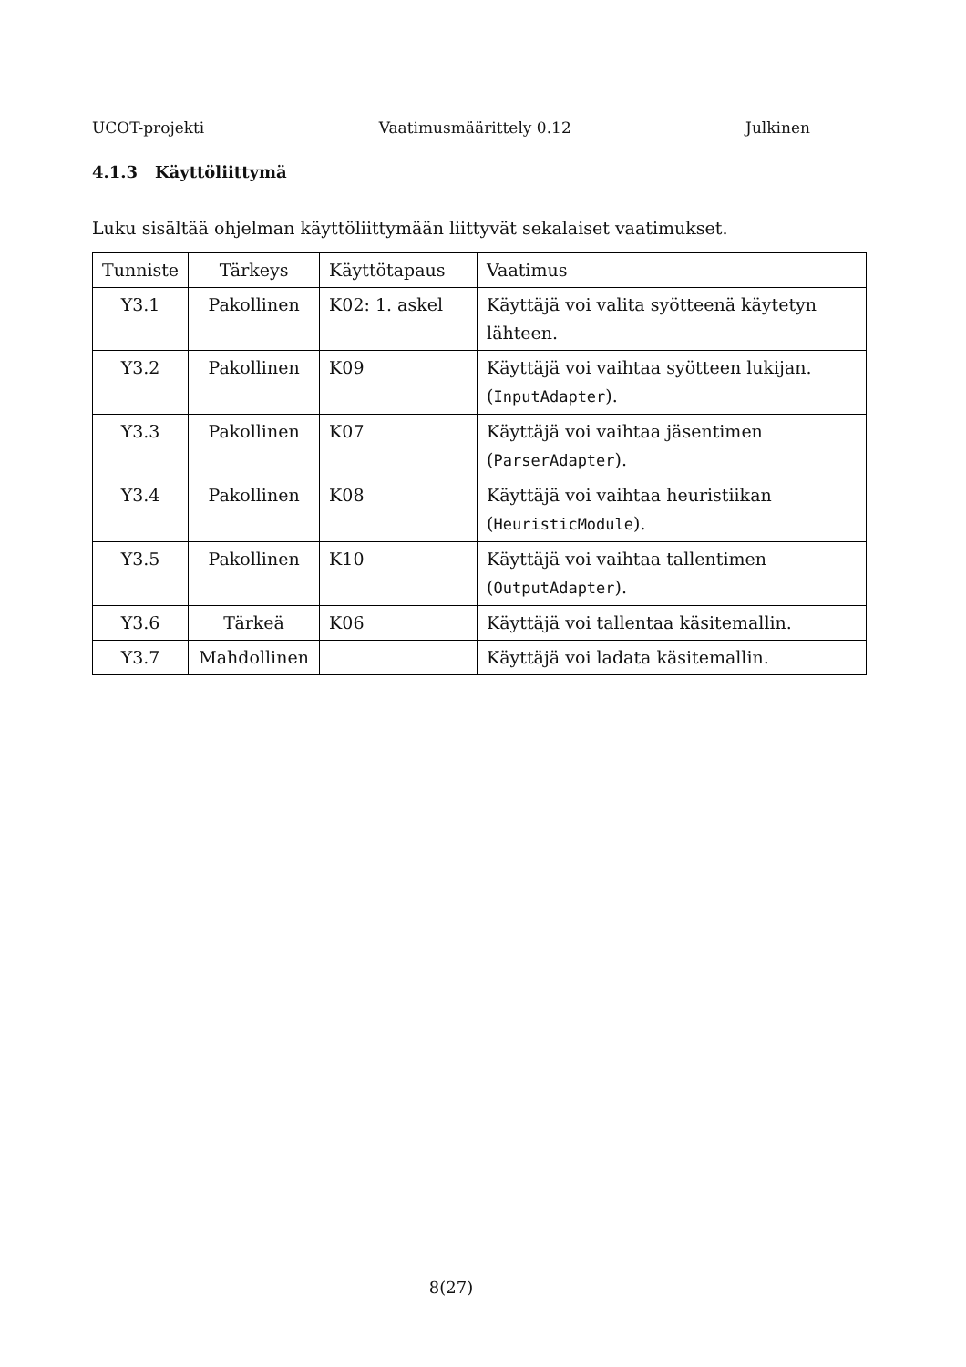UCOT-projekti Vaatimusmäärittely 0.12 Julkinen
4.1.3 Käyttöliittymä
Luku sisältää ohjelman käyttöliittymään liittyvät sekalaiset vaatimukset.
| Tunniste | Tärkeys | Käyttötapaus | Vaatimus |
| --- | --- | --- | --- |
| Y3.1 | Pakollinen | K02: 1. askel | Käyttäjä voi valita syötteenä käytetyn lähteen. |
| Y3.2 | Pakollinen | K09 | Käyttäjä voi vaihtaa syötteen lukijan. ( InputAdapter ). |
| Y3.3 | Pakollinen | K07 | Käyttäjä voi vaihtaa jäsentimen ( ParserAdapter ). |
| Y3.4 | Pakollinen | K08 | Käyttäjä voi vaihtaa heuristiikan ( HeuristicModule ). |
| Y3.5 | Pakollinen | K10 | Käyttäjä voi vaihtaa tallentimen ( OutputAdapter ). |
| Y3.6 | Tärkeä | K06 | Käyttäjä voi tallentaa käsitemallin. |
| Y3.7 | Mahdollinen | | Käyttäjä voi ladata käsitemallin. |
8(27)